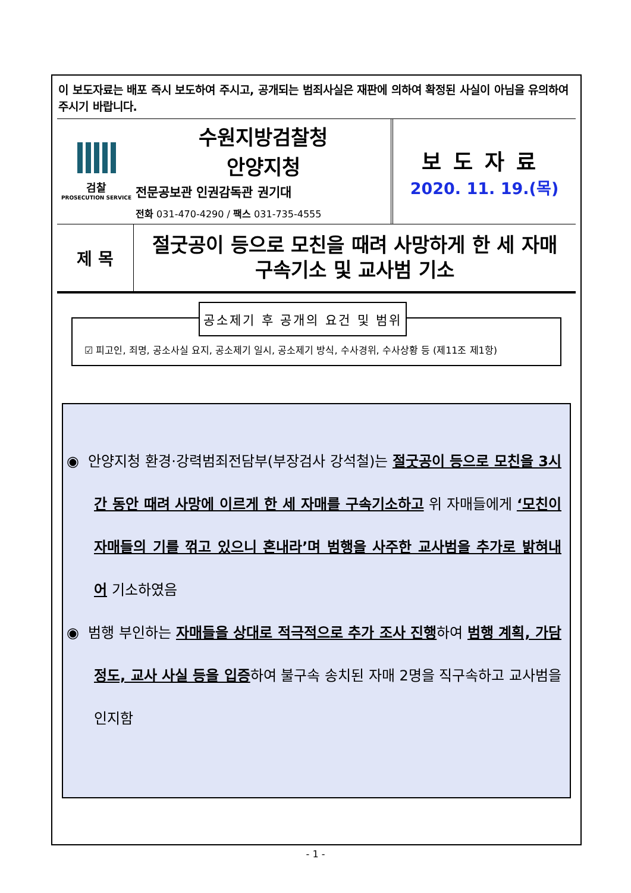이 보도자료는 배포 즉시 보도하여 주시고, 공개되는 범죄사실은 재판에 의하여 확정된 사실이 아님을 유의하여 주시기 바랍니다.
| 검찰 PROSECUTION SERVICE | 수원지방검찰청 안양지청 전문공보관 인권감독관 권기대 전화 031-470-4290 / 팩스 031-735-4555 | 보도자료 2020. 11. 19.(목) |
| 제 목 | 절굿공이 등으로 모친을 때려 사망하게 한 세 자매 구속기소 및 교사범 기소 |
공소제기 후 공개의 요건 및 범위
☑ 피고인, 죄명, 공소사실 요지, 공소제기 일시, 공소제기 방식, 수사경위, 수사상황 등 (제11조 제1항)
◉ 안양지청 환경·강력범죄전담부(부장검사 강석철)는 절굿공이 등으로 모친을 3시간 동안 때려 사망에 이르게 한 세 자매를 구속기소하고 위 자매들에게 ‘모친이 자매들의 기를 꺾고 있으니 혼내라’며 범행을 사주한 교사범을 추가로 밝혀내어 기소하였음
◉ 범행 부인하는 자매들을 상대로 적극적으로 추가 조사 진행하여 범행 계획, 가담 정도, 교사 사실 등을 입증하여 불구속 송치된 자매 2명을 직구속하고 교사범을 인지함
- 1 -